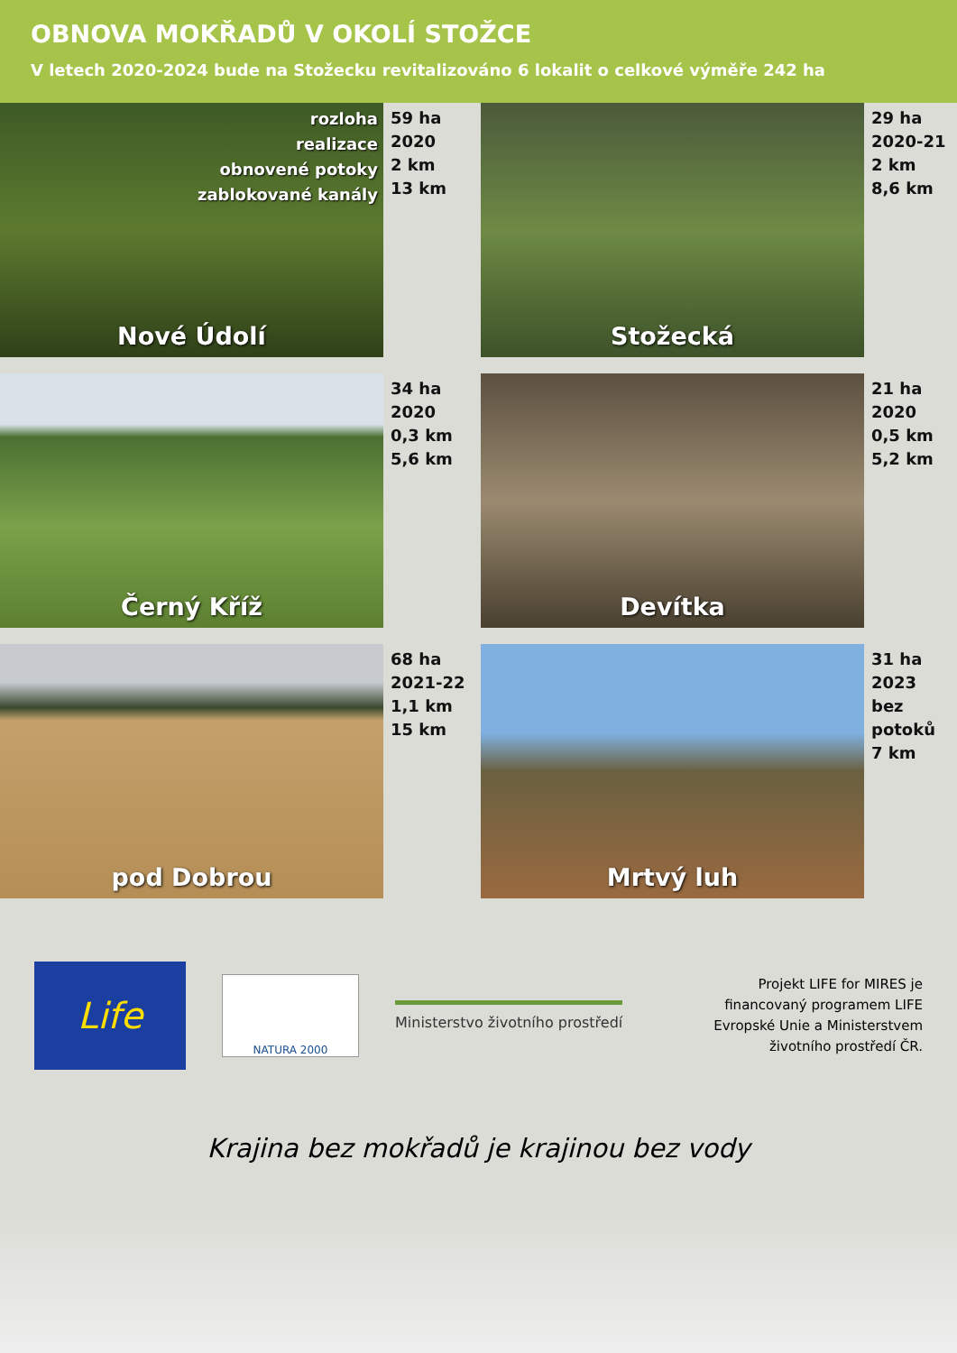OBNOVA MOKŘADŮ V OKOLÍ STOŽCE
V letech 2020-2024 bude na Stožecku revitalizováno 6 lokalit o celkové výměře 242 ha
rozloha
realizace
obnovené potoky
zablokované kanály
Nové Údolí
59 ha
2020
2 km
13 km
Stožecká
29 ha
2020-21
2 km
8,6 km
Černý Kříž
34 ha
2020
0,3 km
5,6 km
Devítka
21 ha
2020
0,5 km
5,2 km
pod Dobrou
68 ha
2021-22
1,1 km
15 km
Mrtvý luh
31 ha
2023
bez
potoků
7 km
Life
NATURA 2000
Ministerstvo životního prostředí
Projekt LIFE for MIRES je
financovaný programem LIFE
Evropské Unie a Ministerstvem
životního prostředí ČR.
Krajina bez mokřadů je krajinou bez vody